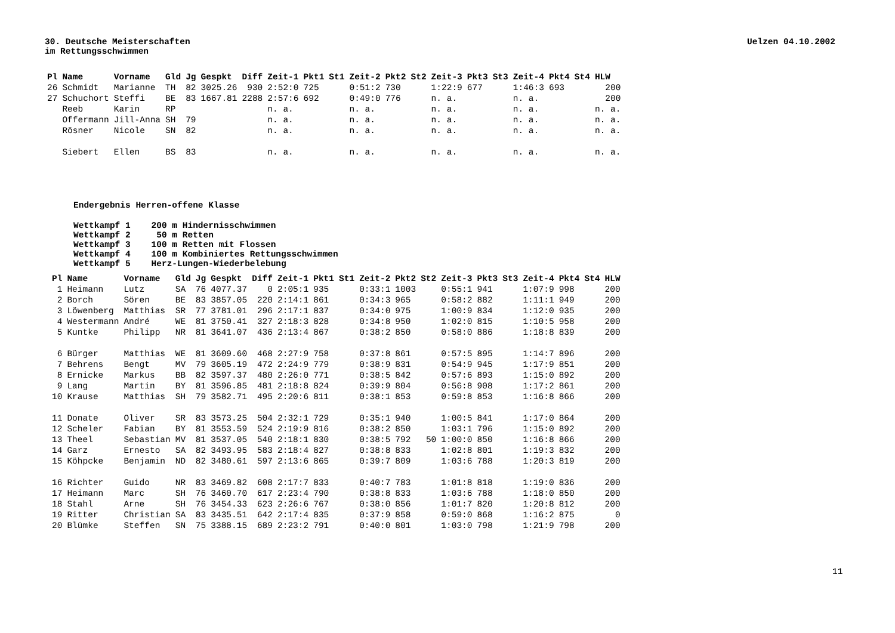30. Deutsche Meisterschaften
im Rettungsschwimmen
Uelzen 04.10.2002
| Pl | Name | Vorname | Gld | Jg | Gespkt | Diff | Zeit-1 | Pkt1 | St1 | Zeit-2 | Pkt2 | St2 | Zeit-3 | Pkt3 | St3 | Zeit-4 | Pkt4 | St4 | HLW |
| --- | --- | --- | --- | --- | --- | --- | --- | --- | --- | --- | --- | --- | --- | --- | --- | --- | --- | --- | --- |
| 26 | Schmidt | Marianne | TH | 82 | 3025.26 | 930 | 2:52:0 | 725 | | 0:51:2 | 730 | | 1:22:9 | 677 | | 1:46:3 | 693 | | 200 |
| 27 | Schuchort | Steffi | BE | 83 | 1667.81 | 2288 | 2:57:6 | 692 | | 0:49:0 | 776 | | n. a. | | | n. a. | | | 200 |
| | Reeb | Karin | RP | | | | n. a. | | | n. a. | | | n. a. | | | n. a. | | | n. a. |
| | Offermann | Jill-Anna | SH | 79 | | | n. a. | | | n. a. | | | n. a. | | | n. a. | | | n. a. |
| | Rösner | Nicole | SN | 82 | | | n. a. | | | n. a. | | | n. a. | | | n. a. | | | n. a. |
| | Siebert | Ellen | BS | 83 | | | n. a. | | | n. a. | | | n. a. | | | n. a. | | | n. a. |
Endergebnis Herren-offene Klasse
Wettkampf 1 200 m Hindernisschwimmen Wettkampf 2 50 m Retten Wettkampf 3 100 m Retten mit Flossen Wettkampf 4 100 m Kombiniertes Rettungsschwimmen Wettkampf 5 Herz-Lungen-Wiederbelebung
| Pl | Name | Vorname | Gld | Jg | Gespkt | Diff | Zeit-1 | Pkt1 | St1 | Zeit-2 | Pkt2 | St2 | Zeit-3 | Pkt3 | St3 | Zeit-4 | Pkt4 | St4 | HLW |
| --- | --- | --- | --- | --- | --- | --- | --- | --- | --- | --- | --- | --- | --- | --- | --- | --- | --- | --- | --- |
| 1 | Heimann | Lutz | SA | 76 | 4077.37 | 0 | 2:05:1 | 935 | | 0:33:1 | 1003 | | 0:55:1 | 941 | | 1:07:9 | 998 | | 200 |
| 2 | Borch | Sören | BE | 83 | 3857.05 | 220 | 2:14:1 | 861 | | 0:34:3 | 965 | | 0:58:2 | 882 | | 1:11:1 | 949 | | 200 |
| 3 | Löwenberg | Matthias | SR | 77 | 3781.01 | 296 | 2:17:1 | 837 | | 0:34:0 | 975 | | 1:00:9 | 834 | | 1:12:0 | 935 | | 200 |
| 4 | Westermann | André | WE | 81 | 3750.41 | 327 | 2:18:3 | 828 | | 0:34:8 | 950 | | 1:02:0 | 815 | | 1:10:5 | 958 | | 200 |
| 5 | Kuntke | Philipp | NR | 81 | 3641.07 | 436 | 2:13:4 | 867 | | 0:38:2 | 850 | | 0:58:0 | 886 | | 1:18:8 | 839 | | 200 |
| 6 | Bürger | Matthias | WE | 81 | 3609.60 | 468 | 2:27:9 | 758 | | 0:37:8 | 861 | | 0:57:5 | 895 | | 1:14:7 | 896 | | 200 |
| 7 | Behrens | Bengt | MV | 79 | 3605.19 | 472 | 2:24:9 | 779 | | 0:38:9 | 831 | | 0:54:9 | 945 | | 1:17:9 | 851 | | 200 |
| 8 | Ernicke | Markus | BB | 82 | 3597.37 | 480 | 2:26:0 | 771 | | 0:38:5 | 842 | | 0:57:6 | 893 | | 1:15:0 | 892 | | 200 |
| 9 | Lang | Martin | BY | 81 | 3596.85 | 481 | 2:18:8 | 824 | | 0:39:9 | 804 | | 0:56:8 | 908 | | 1:17:2 | 861 | | 200 |
| 10 | Krause | Matthias | SH | 79 | 3582.71 | 495 | 2:20:6 | 811 | | 0:38:1 | 853 | | 0:59:8 | 853 | | 1:16:8 | 866 | | 200 |
| 11 | Donate | Oliver | SR | 83 | 3573.25 | 504 | 2:32:1 | 729 | | 0:35:1 | 940 | | 1:00:5 | 841 | | 1:17:0 | 864 | | 200 |
| 12 | Scheler | Fabian | BY | 81 | 3553.59 | 524 | 2:19:9 | 816 | | 0:38:2 | 850 | | 1:03:1 | 796 | | 1:15:0 | 892 | | 200 |
| 13 | Theel | Sebastian | MV | 81 | 3537.05 | 540 | 2:18:1 | 830 | | 0:38:5 | 792 | 50 | 1:00:0 | 850 | | 1:16:8 | 866 | | 200 |
| 14 | Garz | Ernesto | SA | 82 | 3493.95 | 583 | 2:18:4 | 827 | | 0:38:8 | 833 | | 1:02:8 | 801 | | 1:19:3 | 832 | | 200 |
| 15 | Köhpcke | Benjamin | ND | 82 | 3480.61 | 597 | 2:13:6 | 865 | | 0:39:7 | 809 | | 1:03:6 | 788 | | 1:20:3 | 819 | | 200 |
| 16 | Richter | Guido | NR | 83 | 3469.82 | 608 | 2:17:7 | 833 | | 0:40:7 | 783 | | 1:01:8 | 818 | | 1:19:0 | 836 | | 200 |
| 17 | Heimann | Marc | SH | 76 | 3460.70 | 617 | 2:23:4 | 790 | | 0:38:8 | 833 | | 1:03:6 | 788 | | 1:18:0 | 850 | | 200 |
| 18 | Stahl | Arne | SH | 76 | 3454.33 | 623 | 2:26:6 | 767 | | 0:38:0 | 856 | | 1:01:7 | 820 | | 1:20:8 | 812 | | 200 |
| 19 | Ritter | Christian | SA | 83 | 3435.51 | 642 | 2:17:4 | 835 | | 0:37:9 | 858 | | 0:59:0 | 868 | | 1:16:2 | 875 | | 0 |
| 20 | Blümke | Steffen | SN | 75 | 3388.15 | 689 | 2:23:2 | 791 | | 0:40:0 | 801 | | 1:03:0 | 798 | | 1:21:9 | 798 | | 200 |
11